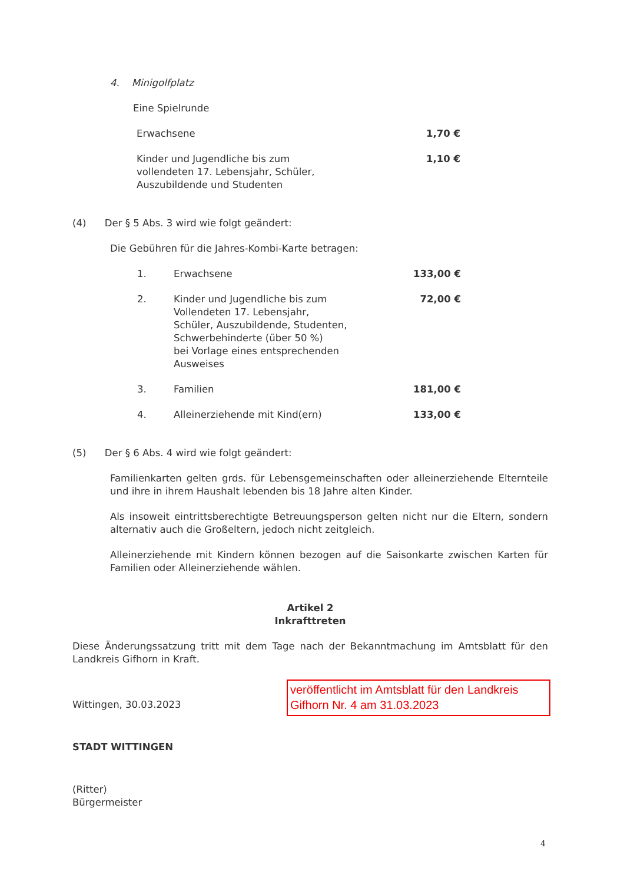4. Minigolfplatz
Eine Spielrunde
| Erwachsene | 1,70 € |
| Kinder und Jugendliche bis zum vollendeten 17. Lebensjahr, Schüler, Auszubildende und Studenten | 1,10 € |
(4) Der § 5 Abs. 3 wird wie folgt geändert:
Die Gebühren für die Jahres-Kombi-Karte betragen:
| 1. | Erwachsene | 133,00 € |
| 2. | Kinder und Jugendliche bis zum Vollendeten 17. Lebensjahr, Schüler, Auszubildende, Studenten, Schwerbehinderte (über 50 %) bei Vorlage eines entsprechenden Ausweises | 72,00 € |
| 3. | Familien | 181,00 € |
| 4. | Alleinerziehende mit Kind(ern) | 133,00 € |
(5) Der § 6 Abs. 4 wird wie folgt geändert:
Familienkarten gelten grds. für Lebensgemeinschaften oder alleinerziehende Elternteile und ihre in ihrem Haushalt lebenden bis 18 Jahre alten Kinder.
Als insoweit eintrittsberechtigte Betreuungsperson gelten nicht nur die Eltern, sondern alternativ auch die Großeltern, jedoch nicht zeitgleich.
Alleinerziehende mit Kindern können bezogen auf die Saisonkarte zwischen Karten für Familien oder Alleinerziehende wählen.
Artikel 2
Inkrafttreten
Diese Änderungssatzung tritt mit dem Tage nach der Bekanntmachung im Amtsblatt für den Landkreis Gifhorn in Kraft.
Wittingen, 30.03.2023
STADT WITTINGEN
(Ritter)
Bürgermeister
veröffentlicht im Amtsblatt für den Landkreis Gifhorn Nr. 4 am 31.03.2023
4